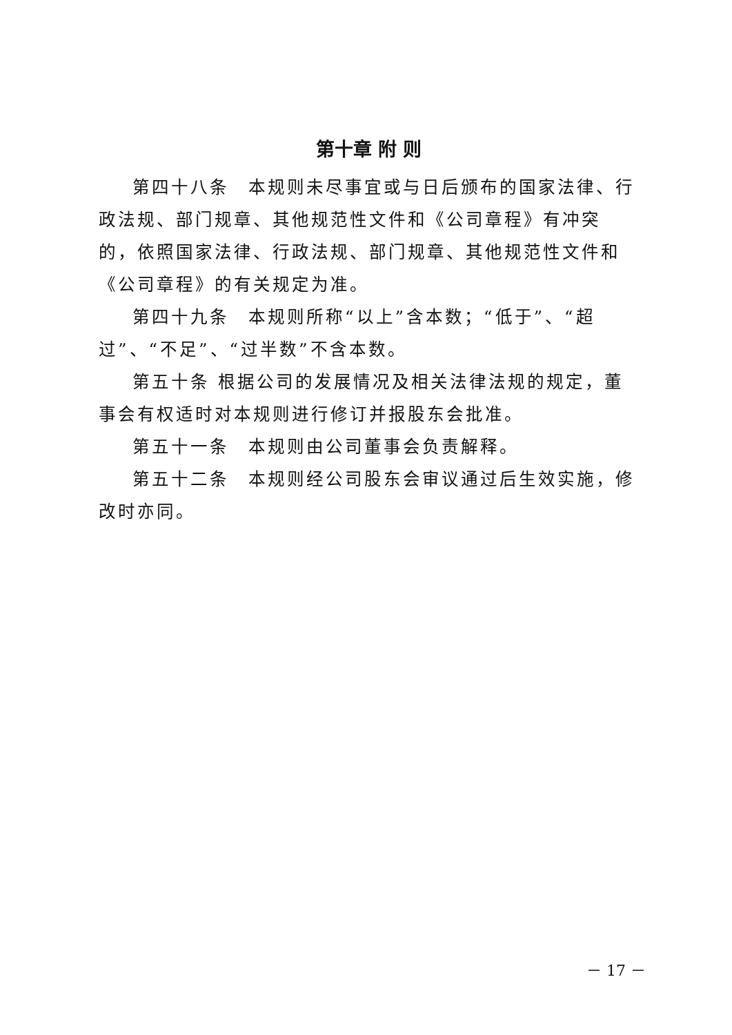第十章 附 则
第四十八条　本规则未尽事宜或与日后颁布的国家法律、行政法规、部门规章、其他规范性文件和《公司章程》有冲突的，依照国家法律、行政法规、部门规章、其他规范性文件和《公司章程》的有关规定为准。
第四十九条　本规则所称“以上”含本数；“低于”、“超过”、“不足”、“过半数”不含本数。
第五十条 根据公司的发展情况及相关法律法规的规定，董事会有权适时对本规则进行修订并报股东会批准。
第五十一条　本规则由公司董事会负责解释。
第五十二条　本规则经公司股东会审议通过后生效实施，修改时亦同。
－ 17 －